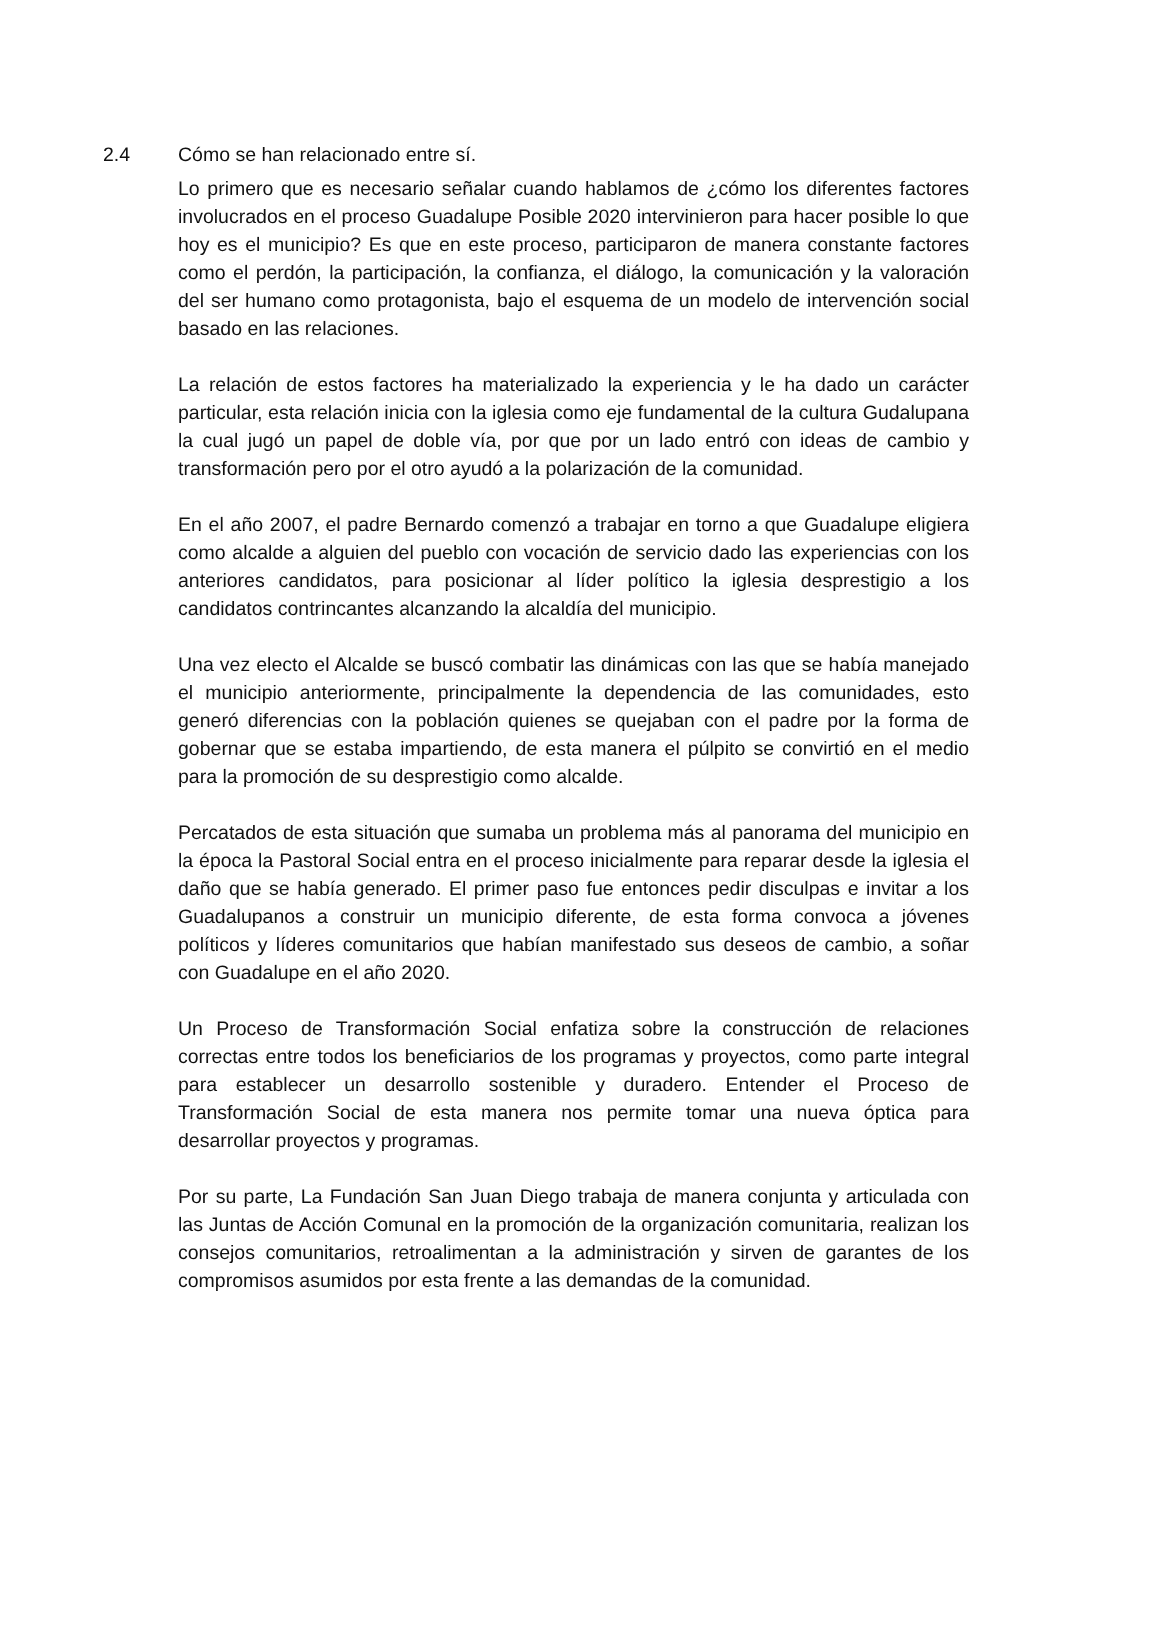2.4 Cómo se han relacionado entre sí.
Lo primero que es necesario señalar cuando hablamos de ¿cómo los diferentes factores involucrados en el proceso Guadalupe Posible 2020 intervinieron para hacer posible lo que hoy es el municipio? Es que en este proceso, participaron de manera constante factores como el perdón, la participación, la confianza, el diálogo, la comunicación y la valoración del ser humano como protagonista, bajo el esquema de un modelo de intervención social basado en las relaciones.
La relación de estos factores ha materializado la experiencia y le ha dado un carácter particular, esta relación inicia con la iglesia como eje fundamental de la cultura Gudalupana la cual jugó un papel de doble vía, por que por un lado entró con ideas de cambio y transformación pero por el otro ayudó a la polarización de la comunidad.
En el año 2007, el padre Bernardo comenzó a trabajar en torno a que Guadalupe eligiera como alcalde a alguien del pueblo con vocación de servicio dado las experiencias con los anteriores candidatos, para posicionar al líder político la iglesia desprestigio a los candidatos contrincantes alcanzando la alcaldía del municipio.
Una vez electo el Alcalde se buscó combatir las dinámicas con las que se había manejado el municipio anteriormente, principalmente la dependencia de las comunidades, esto generó diferencias con la población quienes se quejaban con el padre por la forma de gobernar que se estaba impartiendo, de esta manera el púlpito se convirtió en el medio para la promoción de su desprestigio como alcalde.
Percatados de esta situación que sumaba un problema más al panorama del municipio en la época la Pastoral Social entra en el proceso inicialmente para reparar desde la iglesia el daño que se había generado. El primer paso fue entonces pedir disculpas e invitar a los Guadalupanos a construir un municipio diferente, de esta forma convoca a jóvenes políticos y líderes comunitarios que habían manifestado sus deseos de cambio, a soñar con Guadalupe en el año 2020.
Un Proceso de Transformación Social enfatiza sobre la construcción de relaciones correctas entre todos los beneficiarios de los programas y proyectos, como parte integral para establecer un desarrollo sostenible y duradero. Entender el Proceso de Transformación Social de esta manera nos permite tomar una nueva óptica para desarrollar proyectos y programas.
Por su parte, La Fundación San Juan Diego trabaja de manera conjunta y articulada con las Juntas de Acción Comunal en la promoción de la organización comunitaria, realizan los consejos comunitarios, retroalimentan a la administración y sirven de garantes de los compromisos asumidos por esta frente a las demandas de la comunidad.